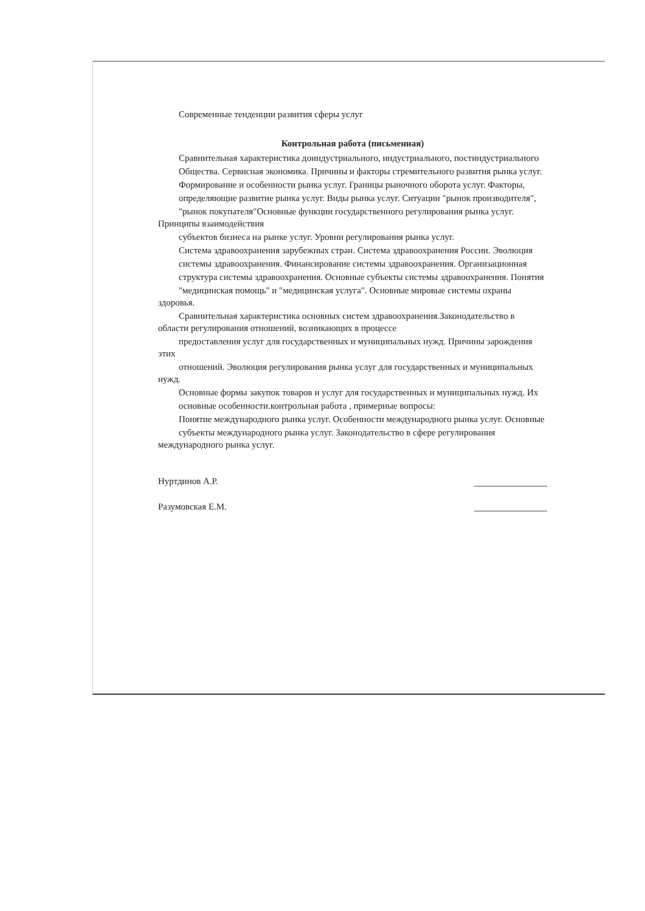Современные тенденции развития сферы услуг
Контрольная работа (письменная)
Сравнительная характеристика доиндустриального, индустриального, постиндустриального
Общества. Сервисная экономика. Причины и факторы стремительного развития рынка услуг.
Формирование и особенности рынка услуг. Границы рыночного оборота услуг. Факторы,
определяющие развитие рынка услуг. Виды рынка услуг. Ситуации "рынок производителя",
"рынок покупателя"Основные функции государственного регулирования рынка услуг. Принципы взаимодействия
субъектов бизнеса на рынке услуг. Уровни регулирования рынка услуг.
Система здравоохранения зарубежных стран. Система здравоохранения России. Эволюция
системы здравоохранения. Финансирование системы здравоохранения. Организационная
структура системы здравоохранения. Основные субъекты системы здравоохранения. Понятия
"медицинская помощь" и "медицинская услуга". Основные мировые системы охраны здоровья.
Сравнительная характеристика основных систем здравоохранения.Законодательство в области регулирования отношений, возникающих в процессе
предоставления услуг для государственных и муниципальных нужд. Причины зарождения этих
отношений. Эволюция регулирования рынка услуг для государственных и муниципальных нужд.
Основные формы закупок товаров и услуг для государственных и муниципальных нужд. Их
основные особенности.контрольная работа , примерные вопросы:
Понятие международного рынка услуг. Особенности международного рынка услуг. Основные
субъекты международного рынка услуг. Законодательство в сфере регулирования международного рынка услуг.
Нуртдинов А.Р.
Разумовская Е.М.